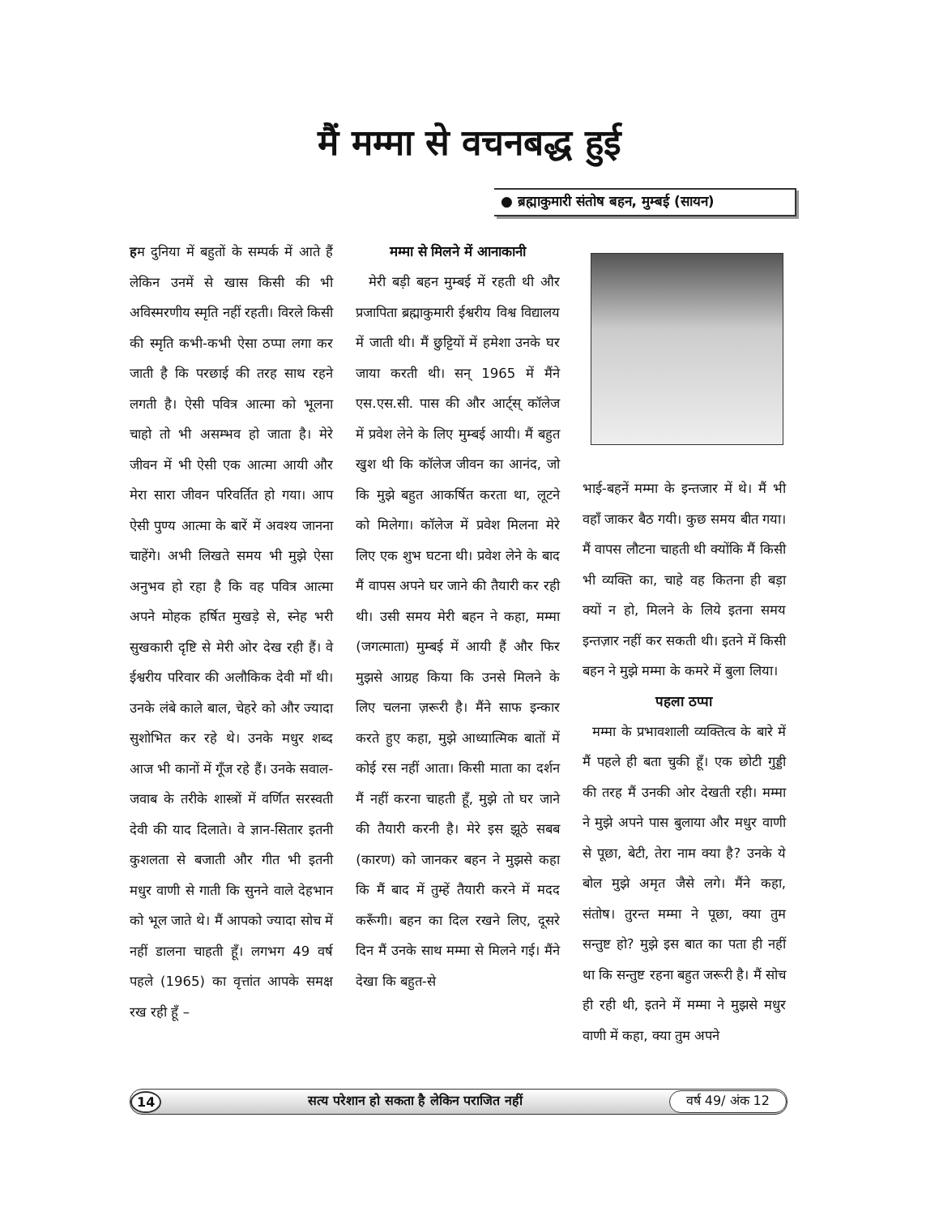मैं मम्मा से वचनबद्ध हुई
● ब्रह्माकुमारी संतोष बहन, मुम्बई (सायन)
हम दुनिया में बहुतों के सम्पर्क में आते हैं लेकिन उनमें से खास किसी की भी अविस्मरणीय स्मृति नहीं रहती। विरले किसी की स्मृति कभी-कभी ऐसा ठप्पा लगा कर जाती है कि परछाई की तरह साथ रहने लगती है। ऐसी पवित्र आत्मा को भूलना चाहो तो भी असम्भव हो जाता है। मेरे जीवन में भी ऐसी एक आत्मा आयी और मेरा सारा जीवन परिवर्तित हो गया। आप ऐसी पुण्य आत्मा के बारें में अवश्य जानना चाहेंगे। अभी लिखते समय भी मुझे ऐसा अनुभव हो रहा है कि वह पवित्र आत्मा अपने मोहक हर्षित मुखड़े से, स्नेह भरी सुखकारी दृष्टि से मेरी ओर देख रही हैं। वे ईश्वरीय परिवार की अलौकिक देवी माँ थी। उनके लंबे काले बाल, चेहरे को और ज्यादा सुशोभित कर रहे थे। उनके मधुर शब्द आज भी कानों में गूँज रहे हैं। उनके सवाल-जवाब के तरीके शास्त्रों में वर्णित सरस्वती देवी की याद दिलाते। वे ज्ञान-सितार इतनी कुशलता से बजाती और गीत भी इतनी मधुर वाणी से गाती कि सुनने वाले देहभान को भूल जाते थे। मैं आपको ज्यादा सोच में नहीं डालना चाहती हूँ। लगभग 49 वर्ष पहले (1965) का वृत्तांत आपके समक्ष रख रही हूँ –
मम्मा से मिलने में आनाकानी
मेरी बड़ी बहन मुम्बई में रहती थी और प्रजापिता ब्रह्माकुमारी ईश्वरीय विश्व विद्यालय में जाती थी। मैं छुट्टियों में हमेशा उनके घर जाया करती थी। सन् 1965 में मैंने एस.एस.सी. पास की और आर्ट्स् कॉलेज में प्रवेश लेने के लिए मुम्बई आयी। मैं बहुत खुश थी कि कॉलेज जीवन का आनंद, जो कि मुझे बहुत आकर्षित करता था, लूटने को मिलेगा। कॉलेज में प्रवेश मिलना मेरे लिए एक शुभ घटना थी। प्रवेश लेने के बाद मैं वापस अपने घर जाने की तैयारी कर रही थी। उसी समय मेरी बहन ने कहा, मम्मा (जगत्माता) मुम्बई में आयी हैं और फिर मुझसे आग्रह किया कि उनसे मिलने के लिए चलना ज़रूरी है। मैंने साफ इन्कार करते हुए कहा, मुझे आध्यात्मिक बातों में कोई रस नहीं आता। किसी माता का दर्शन मैं नहीं करना चाहती हूँ, मुझे तो घर जाने की तैयारी करनी है। मेरे इस झूठे सबब (कारण) को जानकर बहन ने मुझसे कहा कि मैं बाद में तुम्हें तैयारी करने में मदद करूँगी। बहन का दिल रखने लिए, दूसरे दिन मैं उनके साथ मम्मा से मिलने गई। मैंने देखा कि बहुत-से
भाई-बहनें मम्मा के इन्तजार में थे। मैं भी वहाँ जाकर बैठ गयी। कुछ समय बीत गया। मैं वापस लौटना चाहती थी क्योंकि मैं किसी भी व्यक्ति का, चाहे वह कितना ही बड़ा क्यों न हो, मिलने के लिये इतना समय इन्तज़ार नहीं कर सकती थी। इतने में किसी बहन ने मुझे मम्मा के कमरे में बुला लिया।
पहला ठप्पा
मम्मा के प्रभावशाली व्यक्तित्व के बारे में मैं पहले ही बता चुकी हूँ। एक छोटी गुड्डी की तरह मैं उनकी ओर देखती रही। मम्मा ने मुझे अपने पास बुलाया और मधुर वाणी से पूछा, बेटी, तेरा नाम क्या है? उनके ये बोल मुझे अमृत जैसे लगे। मैंने कहा, संतोष। तुरन्त मम्मा ने पूछा, क्या तुम सन्तुष्ट हो? मुझे इस बात का पता ही नहीं था कि सन्तुष्ट रहना बहुत जरूरी है। मैं सोच ही रही थी, इतने में मम्मा ने मुझसे मधुर वाणी में कहा, क्या तुम अपने
14 सत्य परेशान हो सकता है लेकिन पराजित नहीं वर्ष 49/ अंक 12